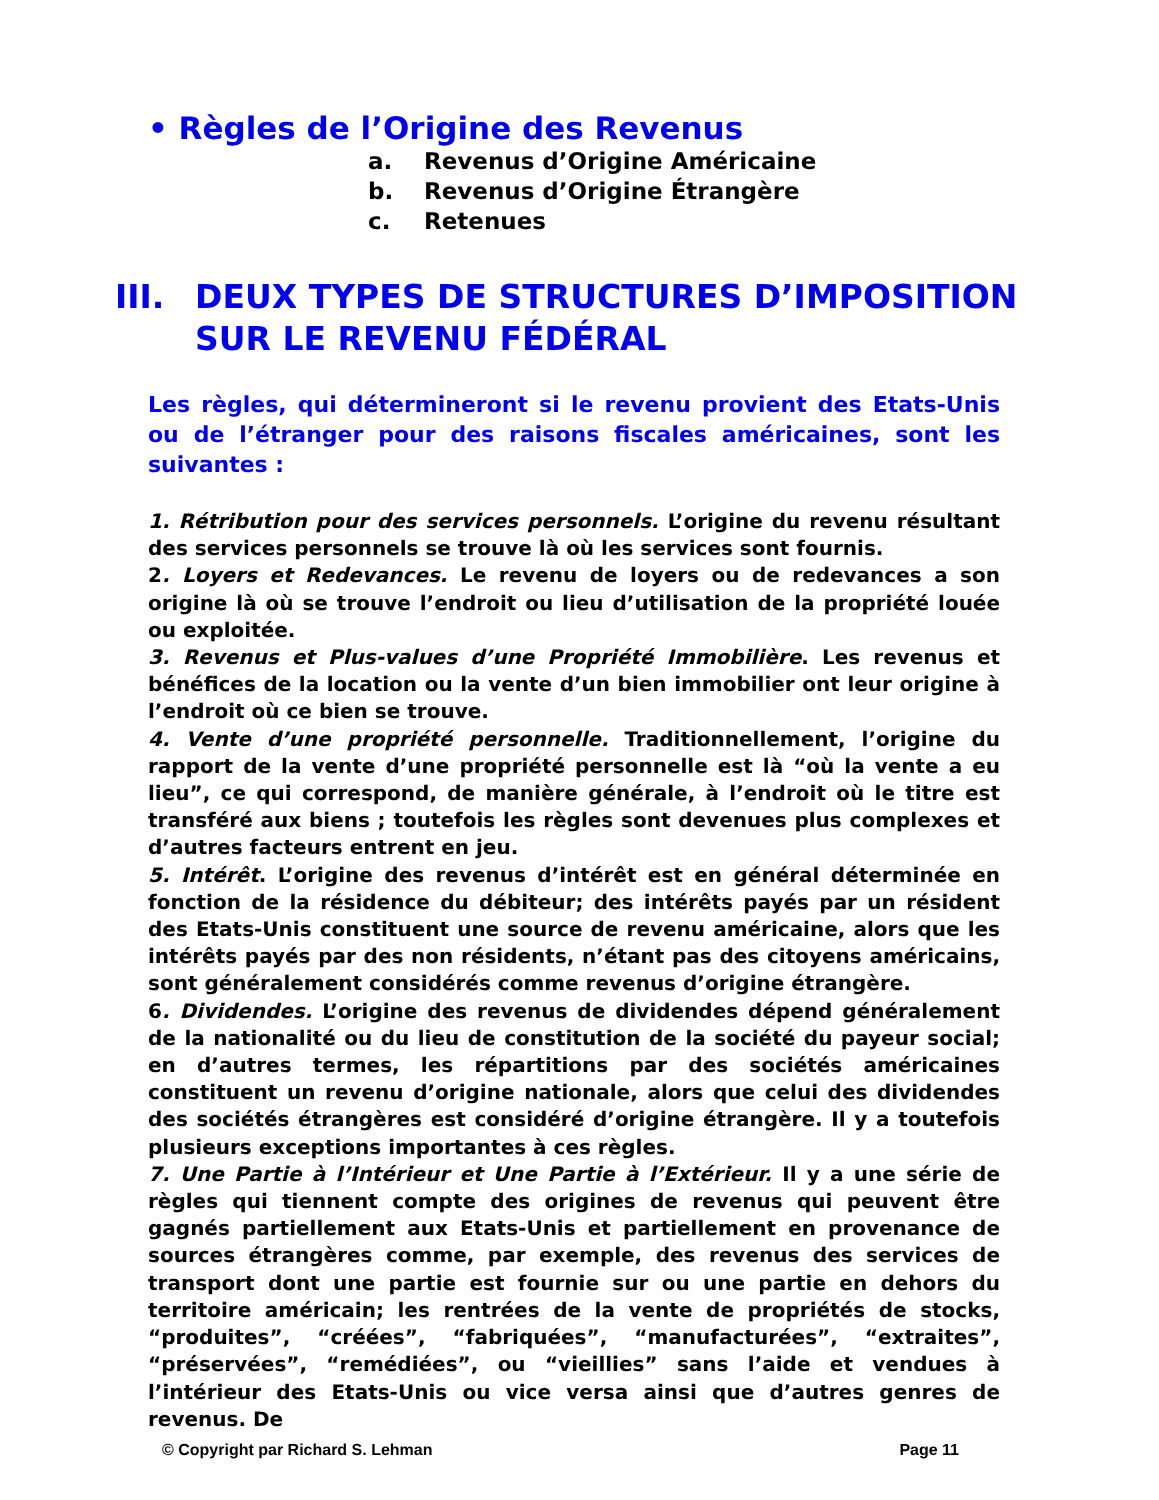• Règles de l’Origine des Revenus
a. Revenus d’Origine Américaine
b. Revenus d’Origine Étrangère
c. Retenues
III. DEUX TYPES DE STRUCTURES D’IMPOSITION
SUR LE REVENU FÉDÉRAL
Les règles, qui détermineront si le revenu provient des Etats-Unis ou de l’étranger pour des raisons fiscales américaines, sont les suivantes :
1. Rétribution pour des services personnels. L’origine du revenu résultant des services personnels se trouve là où les services sont fournis.
2. Loyers et Redevances. Le revenu de loyers ou de redevances a son origine là où se trouve l’endroit ou lieu d’utilisation de la propriété louée ou exploitée.
3. Revenus et Plus-values d’une Propriété Immobilière. Les revenus et bénéfices de la location ou la vente d’un bien immobilier ont leur origine à l’endroit où ce bien se trouve.
4. Vente d’une propriété personnelle. Traditionnellement, l’origine du rapport de la vente d’une propriété personnelle est là “où la vente a eu lieu”, ce qui correspond, de manière générale, à l’endroit où le titre est transféré aux biens ; toutefois les règles sont devenues plus complexes et d’autres facteurs entrent en jeu.
5. Intérêt. L’origine des revenus d’intérêt est en général déterminée en fonction de la résidence du débiteur; des intérêts payés par un résident des Etats-Unis constituent une source de revenu américaine, alors que les intérêts payés par des non résidents, n’étant pas des citoyens américains, sont généralement considérés comme revenus d’origine étrangère.
6. Dividendes. L’origine des revenus de dividendes dépend généralement de la nationalité ou du lieu de constitution de la société du payeur social; en d’autres termes, les répartitions par des sociétés américaines constituent un revenu d’origine nationale, alors que celui des dividendes des sociétés étrangères est considéré d’origine étrangère. Il y a toutefois plusieurs exceptions importantes à ces règles.
7. Une Partie à l’Intérieur et Une Partie à l’Extérieur. Il y a une série de règles qui tiennent compte des origines de revenus qui peuvent être gagnés partiellement aux Etats-Unis et partiellement en provenance de sources étrangères comme, par exemple, des revenus des services de transport dont une partie est fournie sur ou une partie en dehors du territoire américain; les rentrées de la vente de propriétés de stocks, “produites”, “créées”, “fabriquées”, “manufacturées”, “extraites”, “préservées”, “remédiées”, ou “vieillies” sans l’aide et vendues à l’intérieur des Etats-Unis ou vice versa ainsi que d’autres genres de revenus. De
© Copyright par Richard S. Lehman Page 11